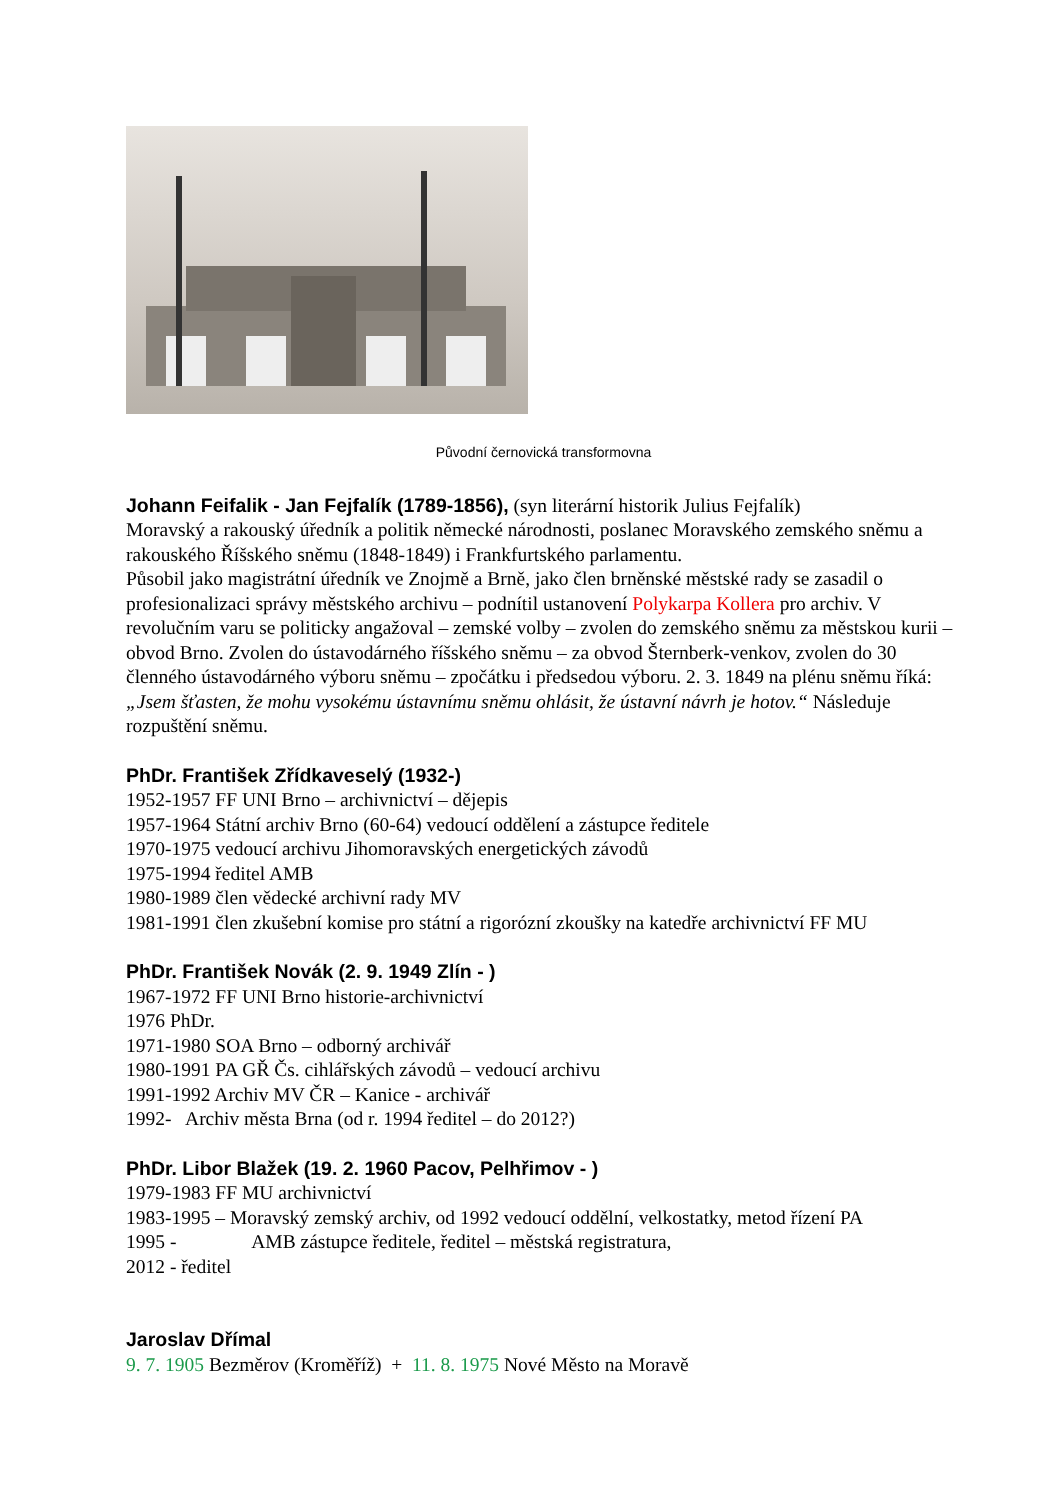Původní černovická transformovna
Johann Feifalik - Jan Fejfalík (1789-1856),
(syn literární historik Julius Fejfalík)
Moravský a rakouský úředník a politik německé národnosti, poslanec Moravského zemského sněmu a rakouského Říšského sněmu (1848-1849) i Frankfurtského parlamentu.
Působil jako magistrátní úředník ve Znojmě a Brně, jako člen brněnské městské rady se zasadil o profesionalizaci správy městského archivu – podnítil ustanovení Polykarpa Kollera pro archiv. V revolučním varu se politicky angažoval – zemské volby – zvolen do zemského sněmu za městskou kurii – obvod Brno. Zvolen do ústavodárného říšského sněmu – za obvod Šternberk-venkov, zvolen do 30 členného ústavodárného výboru sněmu – zpočátku i předsedou výboru. 2. 3. 1849 na plénu sněmu říká: „Jsem šťasten, že mohu vysokému ústavnímu sněmu ohlásit, že ústavní návrh je hotov.“ Následuje rozpuštění sněmu.
PhDr. František Zřídkaveselý (1932-)
1952-1957 FF UNI Brno – archivnictví – dějepis
1957-1964 Státní archiv Brno (60-64) vedoucí oddělení a zástupce ředitele
1970-1975 vedoucí archivu Jihomoravských energetických závodů
1975-1994 ředitel AMB
1980-1989 člen vědecké archivní rady MV
1981-1991 člen zkušební komise pro státní a rigorózní zkoušky na katedře archivnictví FF MU
PhDr. František Novák (2. 9. 1949 Zlín - )
1967-1972 FF UNI Brno historie-archivnictví
1976 PhDr.
1971-1980 SOA Brno – odborný archivář
1980-1991 PA GŘ Čs. cihlářských závodů – vedoucí archivu
1991-1992 Archiv MV ČR – Kanice - archivář
1992- Archiv města Brna (od r. 1994 ředitel – do 2012?)
PhDr. Libor Blažek (19. 2. 1960 Pacov, Pelhřimov - )
1979-1983 FF MU archivnictví
1983-1995 – Moravský zemský archiv, od 1992 vedoucí oddělní, velkostatky, metod řízení PA
1995 - AMB zástupce ředitele, ředitel – městská registratura,
2012 - ředitel
Jaroslav Dřímal
9. 7. 1905 Bezměrov (Kroměříž) + 11. 8. 1975 Nové Město na Moravě